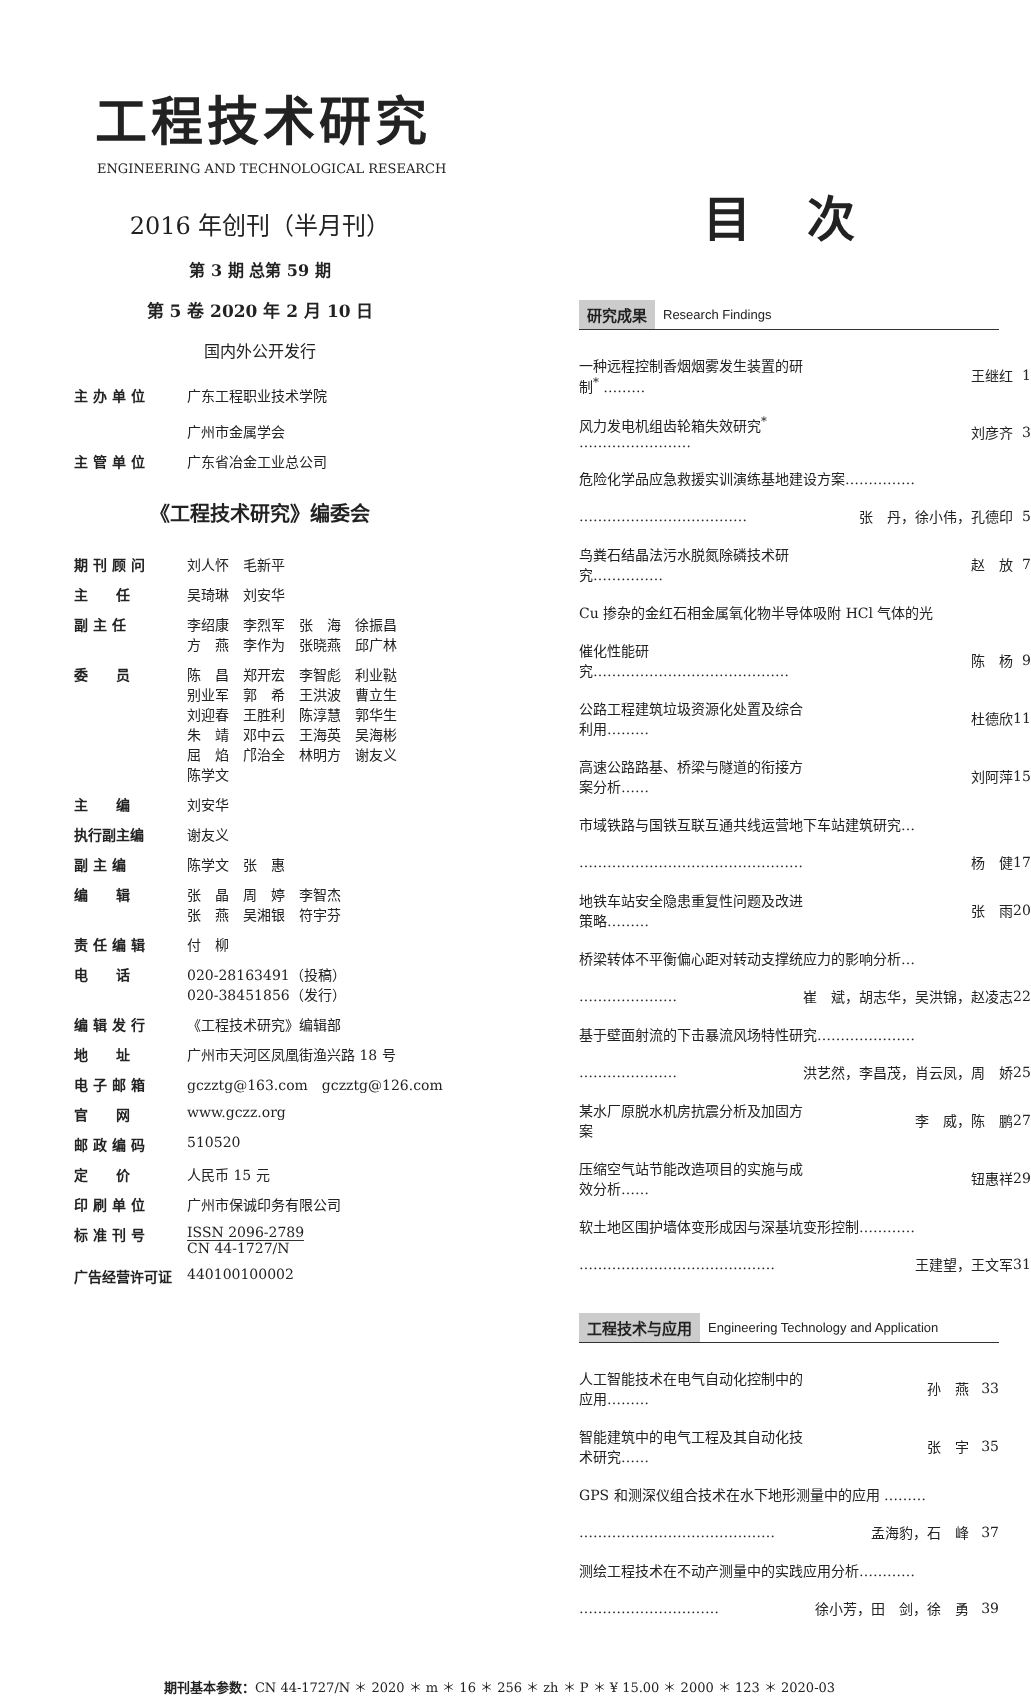工程技术研究
ENGINEERING AND TECHNOLOGICAL RESEARCH
2016 年创刊（半月刊）
第 3 期 总第 59 期
第 5 卷 2020 年 2 月 10 日
国内外公开发行
| 主 办 单 位 | 广东工程职业技术学院 广州市金属学会 |
| 主 管 单 位 | 广东省冶金工业总公司 |
《工程技术研究》编委会
| 期 刊 顾 问 | 刘人怀 毛新平 |
| 主 任 | 吴琦琳 刘安华 |
| 副 主 任 | 李绍康 李烈军 张 海 徐振昌 方 燕 李作为 张晓燕 邱广林 |
| 委 员 | 陈 昌 郑开宏 李智彪 利业鞑 别业军 郭 希 王洪波 曹立生 刘迎春 王胜利 陈淳慧 郭华生 朱 靖 邓中云 王海英 吴海彬 屈 焰 邝治全 林明方 谢友义 陈学文 |
| 主 编 | 刘安华 |
| 执行副主编 | 谢友义 |
| 副 主 编 | 陈学文 张 惠 |
| 编 辑 | 张 晶 周 婷 李智杰 张 燕 吴湘银 符宇芬 |
| 责 任 编 辑 | 付 柳 |
| 电 话 | 020-28163491（投稿） 020-38451856（发行） |
| 编 辑 发 行 | 《工程技术研究》编辑部 |
| 地 址 | 广州市天河区凤凰街渔兴路 18 号 |
| 电 子 邮 箱 | gczztg@163.com gczztg@126.com |
| 官 网 | www.gczz.org |
| 邮 政 编 码 | 510520 |
| 定 价 | 人民币 15 元 |
| 印 刷 单 位 | 广州市保诚印务有限公司 |
| 标 准 刊 号 | ISSN 2096-2789 CN 44-1727/N |
| 广告经营许可证 | 440100100002 |
目 次
研究成果 Research Findings
| 一种远程控制香烟烟雾发生装置的研制<sup>*</sup> ……… | 王继红 | 1 |
| 风力发电机组齿轮箱失效研究<sup>*</sup> …………………… | 刘彦齐 | 3 |
| 危险化学品应急救援实训演练基地建设方案…………… | | |
| ……………………………… | 张 丹，徐小伟，孔德印 | 5 |
| 鸟粪石结晶法污水脱氮除磷技术研究…………… | 赵 放 | 7 |
| Cu 掺杂的金红石相金属氧化物半导体吸附 HCl 气体的光 | | |
| 催化性能研究…………………………………… | 陈 杨 | 9 |
| 公路工程建筑垃圾资源化处置及综合利用……… | 杜德欣 | 11 |
| 高速公路路基、桥梁与隧道的衔接方案分析…… | 刘阿萍 | 15 |
| 市域铁路与国铁互联互通共线运营地下车站建筑研究… | | |
| ………………………………………… | 杨 健 | 17 |
| 地铁车站安全隐患重复性问题及改进策略……… | 张 雨 | 20 |
| 桥梁转体不平衡偏心距对转动支撑统应力的影响分析… | | |
| ………………… | 崔 斌，胡志华，吴洪锦，赵凌志 | 22 |
| 基于壁面射流的下击暴流风场特性研究………………… | | |
| ………………… | 洪艺然，李昌茂，肖云凤，周 娇 | 25 |
| 某水厂原脱水机房抗震分析及加固方案 | 李 威，陈 鹏 | 27 |
| 压缩空气站节能改造项目的实施与成效分析…… | 钮惠祥 | 29 |
| 软土地区围护墙体变形成因与深基坑变形控制………… | | |
| …………………………………… | 王建望，王文军 | 31 |
工程技术与应用 Engineering Technology and Application
| 人工智能技术在电气自动化控制中的应用……… | 孙 燕 | 33 |
| 智能建筑中的电气工程及其自动化技术研究…… | 张 宇 | 35 |
| GPS 和测深仪组合技术在水下地形测量中的应用 ……… | | |
| …………………………………… | 孟海豹，石 峰 | 37 |
| 测绘工程技术在不动产测量中的实践应用分析………… | | |
| ………………………… | 徐小芳，田 剑，徐 勇 | 39 |
期刊基本参数：CN 44-1727/N ＊ 2020 ＊ m ＊ 16 ＊ 256 ＊ zh ＊ P ＊ ¥ 15.00 ＊ 2000 ＊ 123 ＊ 2020-03